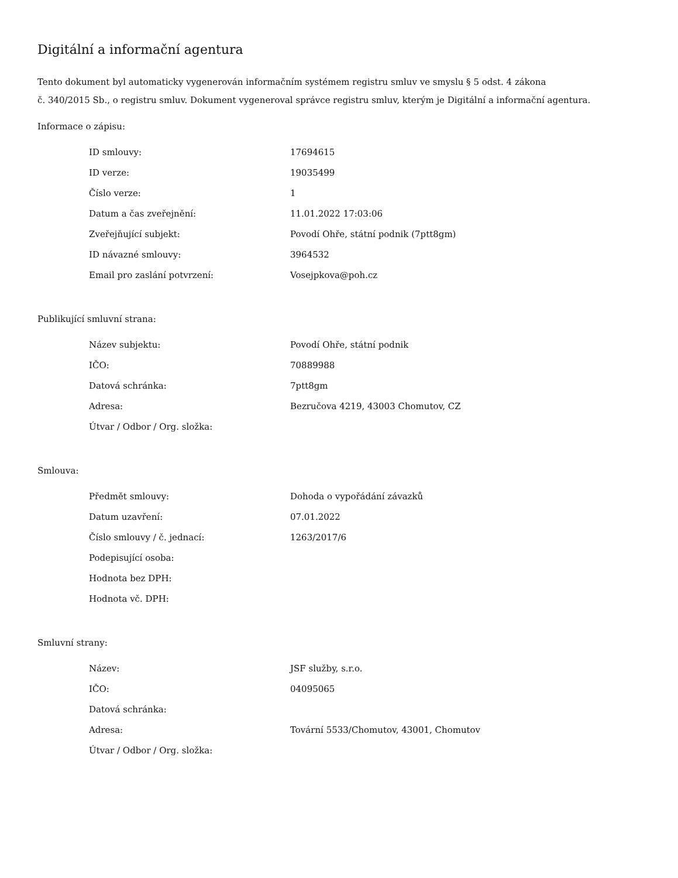Digitální a informační agentura
Tento dokument byl automaticky vygenerován informačním systémem registru smluv ve smyslu § 5 odst. 4 zákona
č. 340/2015 Sb., o registru smluv. Dokument vygeneroval správce registru smluv, kterým je Digitální a informační agentura.
Informace o zápisu:
| ID smlouvy: | 17694615 |
| ID verze: | 19035499 |
| Číslo verze: | 1 |
| Datum a čas zveřejnění: | 11.01.2022 17:03:06 |
| Zveřejňující subjekt: | Povodí Ohře, státní podnik (7ptt8gm) |
| ID návazné smlouvy: | 3964532 |
| Email pro zaslání potvrzení: | Vosejpkova@poh.cz |
Publikující smluvní strana:
| Název subjektu: | Povodí Ohře, státní podnik |
| IČO: | 70889988 |
| Datová schránka: | 7ptt8gm |
| Adresa: | Bezručova 4219, 43003 Chomutov, CZ |
| Útvar / Odbor / Org. složka: | |
Smlouva:
| Předmět smlouvy: | Dohoda o vypořádání závazků |
| Datum uzavření: | 07.01.2022 |
| Číslo smlouvy / č. jednací: | 1263/2017/6 |
| Podepisující osoba: | |
| Hodnota bez DPH: | |
| Hodnota vč. DPH: | |
Smluvní strany:
| Název: | JSF služby, s.r.o. |
| IČO: | 04095065 |
| Datová schránka: | |
| Adresa: | Tovární 5533/Chomutov, 43001, Chomutov |
| Útvar / Odbor / Org. složka: | |